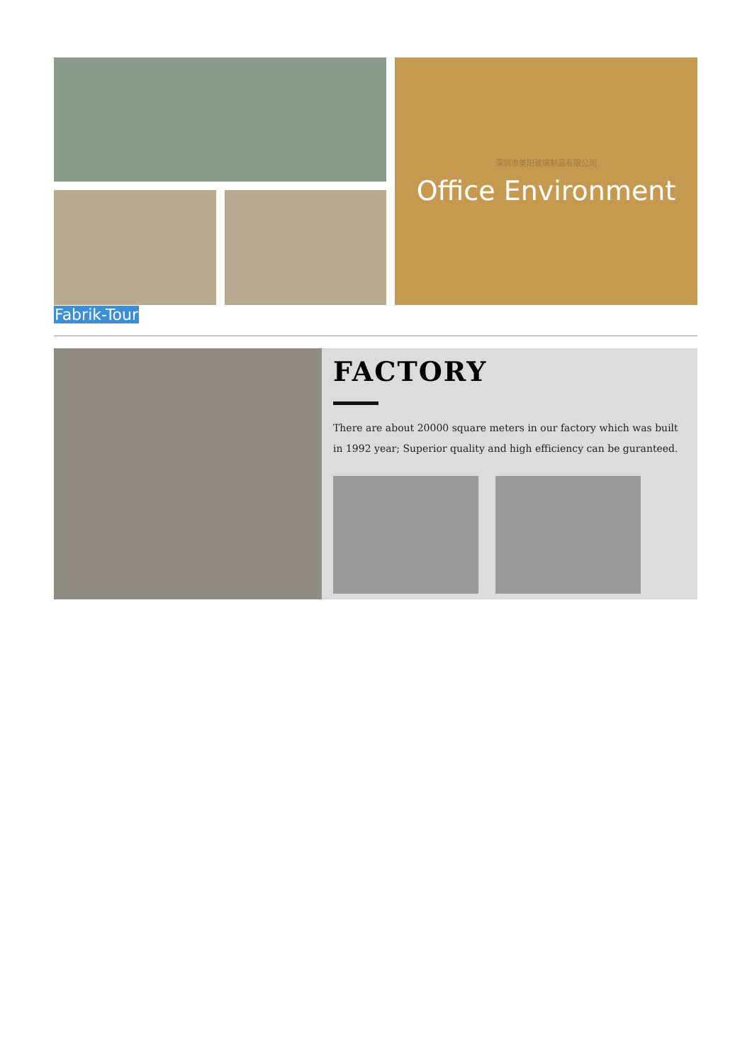深圳市美阳玻璃制品有限公司
Office Environment
Fabrik-Tour
FACTORY
There are about 20000 square meters in our factory which was built in 1992 year; Superior quality and high efficiency can be guranteed.